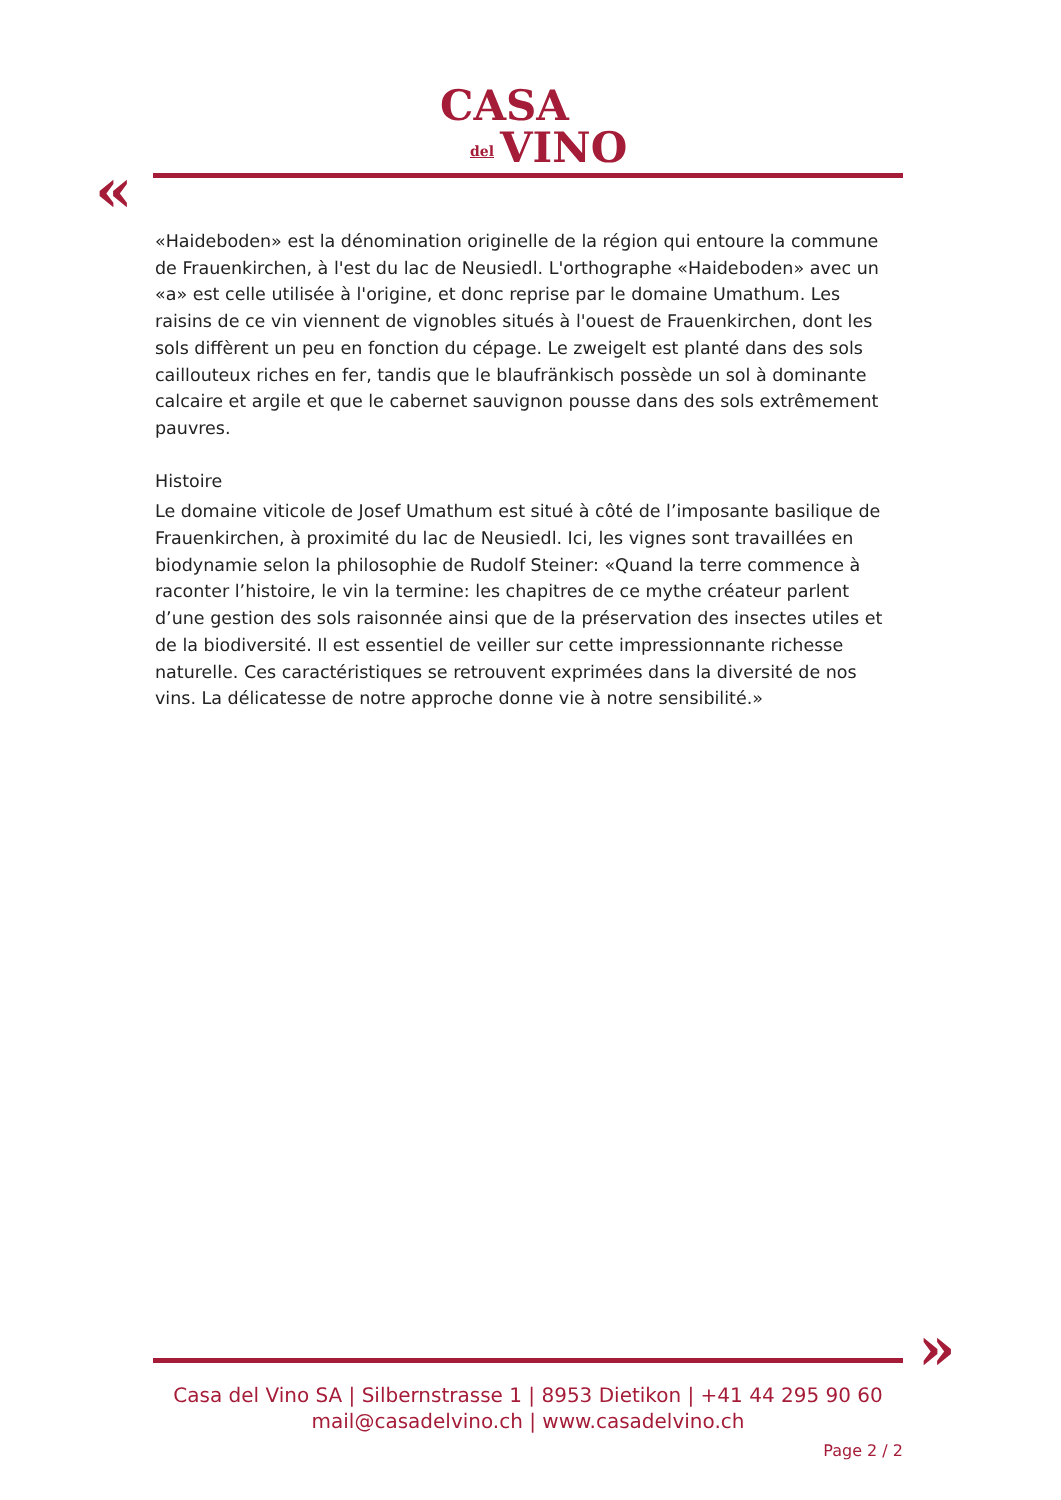CASA
del VINO
«
«Haideboden» est la dénomination originelle de la région qui entoure la commune de Frauenkirchen, à l'est du lac de Neusiedl. L'orthographe «Haideboden» avec un «a» est celle utilisée à l'origine, et donc reprise par le domaine Umathum. Les raisins de ce vin viennent de vignobles situés à l'ouest de Frauenkirchen, dont les sols diffèrent un peu en fonction du cépage. Le zweigelt est planté dans des sols caillouteux riches en fer, tandis que le blaufränkisch possède un sol à dominante calcaire et argile et que le cabernet sauvignon pousse dans des sols extrêmement pauvres.
Histoire
Le domaine viticole de Josef Umathum est situé à côté de l’imposante basilique de Frauenkirchen, à proximité du lac de Neusiedl. Ici, les vignes sont travaillées en biodynamie selon la philosophie de Rudolf Steiner: «Quand la terre commence à raconter l’histoire, le vin la termine: les chapitres de ce mythe créateur parlent d’une gestion des sols raisonnée ainsi que de la préservation des insectes utiles et de la biodiversité. Il est essentiel de veiller sur cette impressionnante richesse naturelle. Ces caractéristiques se retrouvent exprimées dans la diversité de nos vins. La délicatesse de notre approche donne vie à notre sensibilité.»
»
Casa del Vino SA | Silbernstrasse 1 | 8953 Dietikon | +41 44 295 90 60
mail@casadelvino.ch | www.casadelvino.ch
Page 2 / 2